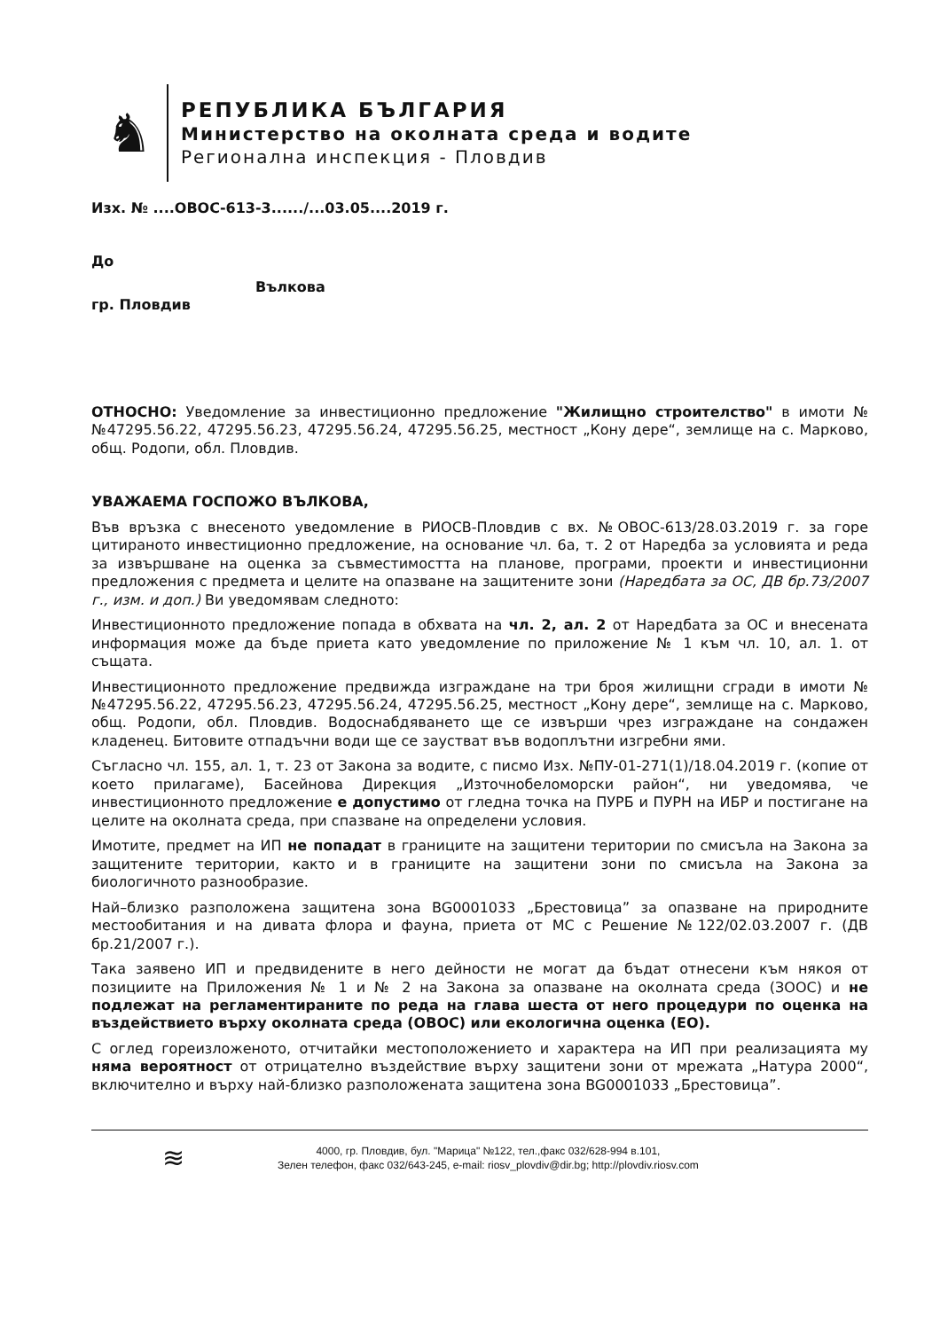♞
РЕПУБЛИКА БЪЛГАРИЯ
Министерство на околната среда и водите
Регионална инспекция - Пловдив
Изх. № ....ОВОС-613-3....../...03.05....2019 г.
До
Вълкова
гр. Пловдив
ОТНОСНО: Уведомление за инвестиционно предложение "Жилищно строителство" в имоти №№47295.56.22, 47295.56.23, 47295.56.24, 47295.56.25, местност „Кону дере“, землище на с. Марково, общ. Родопи, обл. Пловдив.
УВАЖАЕМА ГОСПОЖО ВЪЛКОВА,
Във връзка с внесеното уведомление в РИОСВ-Пловдив с вх. №ОВОС-613/28.03.2019 г. за горе цитираното инвестиционно предложение, на основание чл. 6а, т. 2 от Наредба за условията и реда за извършване на оценка за съвместимостта на планове, програми, проекти и инвестиционни предложения с предмета и целите на опазване на защитените зони (Наредбата за ОС, ДВ бр.73/2007 г., изм. и доп.) Ви уведомявам следното:
Инвестиционното предложение попада в обхвата на чл. 2, ал. 2 от Наредбата за ОС и внесената информация може да бъде приета като уведомление по приложение № 1 към чл. 10, ал. 1. от същата.
Инвестиционното предложение предвижда изграждане на три броя жилищни сгради в имоти №№47295.56.22, 47295.56.23, 47295.56.24, 47295.56.25, местност „Кону дере“, землище на с. Марково, общ. Родопи, обл. Пловдив. Водоснабдяването ще се извърши чрез изграждане на сондажен кладенец. Битовите отпадъчни води ще се заустват във водоплътни изгребни ями.
Съгласно чл. 155, ал. 1, т. 23 от Закона за водите, с писмо Изх. №ПУ-01-271(1)/18.04.2019 г. (копие от което прилагаме), Басейнова Дирекция „Източнобеломорски район“, ни уведомява, че инвестиционното предложение е допустимо от гледна точка на ПУРБ и ПУРН на ИБР и постигане на целите на околната среда, при спазване на определени условия.
Имотите, предмет на ИП не попадат в границите на защитени територии по смисъла на Закона за защитените територии, както и в границите на защитени зони по смисъла на Закона за биологичното разнообразие.
Най–близко разположена защитена зона BG0001033 „Брестовица” за опазване на природните местообитания и на дивата флора и фауна, приета от МС с Решение №122/02.03.2007 г. (ДВ бр.21/2007 г.).
Така заявено ИП и предвидените в него дейности не могат да бъдат отнесени към някоя от позициите на Приложения № 1 и № 2 на Закона за опазване на околната среда (ЗООС) и не подлежат на регламентираните по реда на глава шеста от него процедури по оценка на въздействието върху околната среда (ОВОС) или екологична оценка (ЕО).
С оглед гореизложеното, отчитайки местоположението и характера на ИП при реализацията му няма вероятност от отрицателно въздействие върху защитени зони от мрежата „Натура 2000“, включително и върху най-близко разположената защитена зона BG0001033 „Брестовица”.
≋
4000, гр. Пловдив, бул. "Марица" №122, тел.,факс 032/628-994 в.101,
Зелен телефон, факс 032/643-245, e-mail: riosv_plovdiv@dir.bg; http://plovdiv.riosv.com